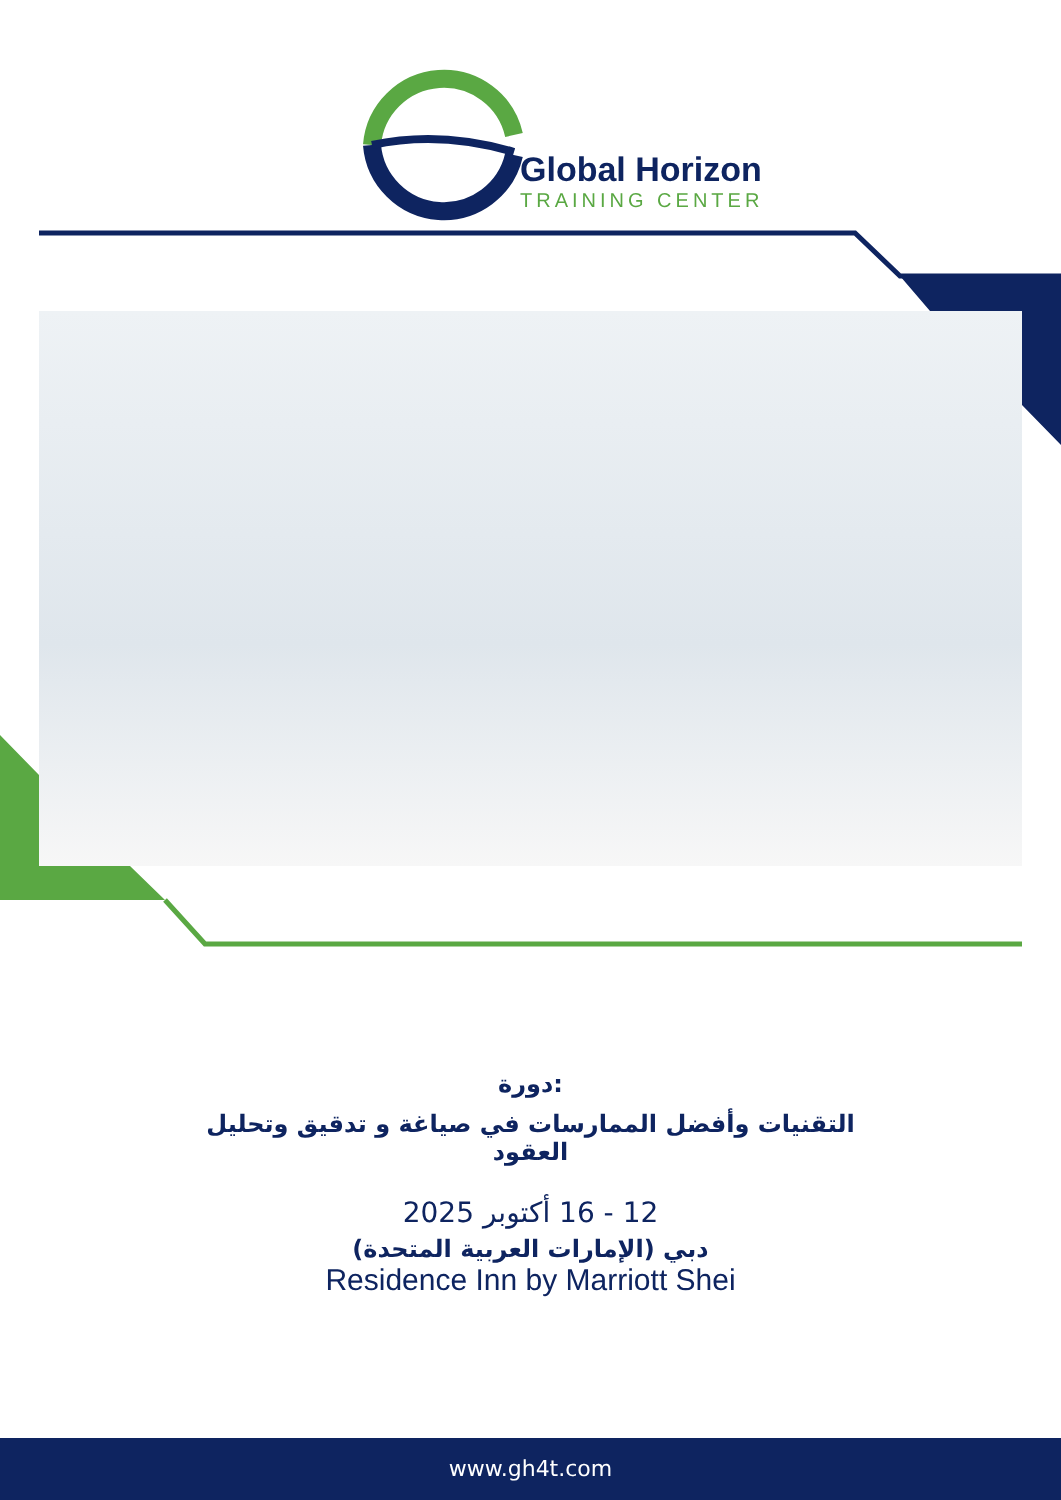Global Horizon
TRAINING CENTER
دورة:
التقنيات وأفضل الممارسات في صياغة و تدقيق وتحليل
العقود
12 - 16 أكتوبر 2025
دبي (الإمارات العربية المتحدة)
Residence Inn by Marriott Shei
www.gh4t.com